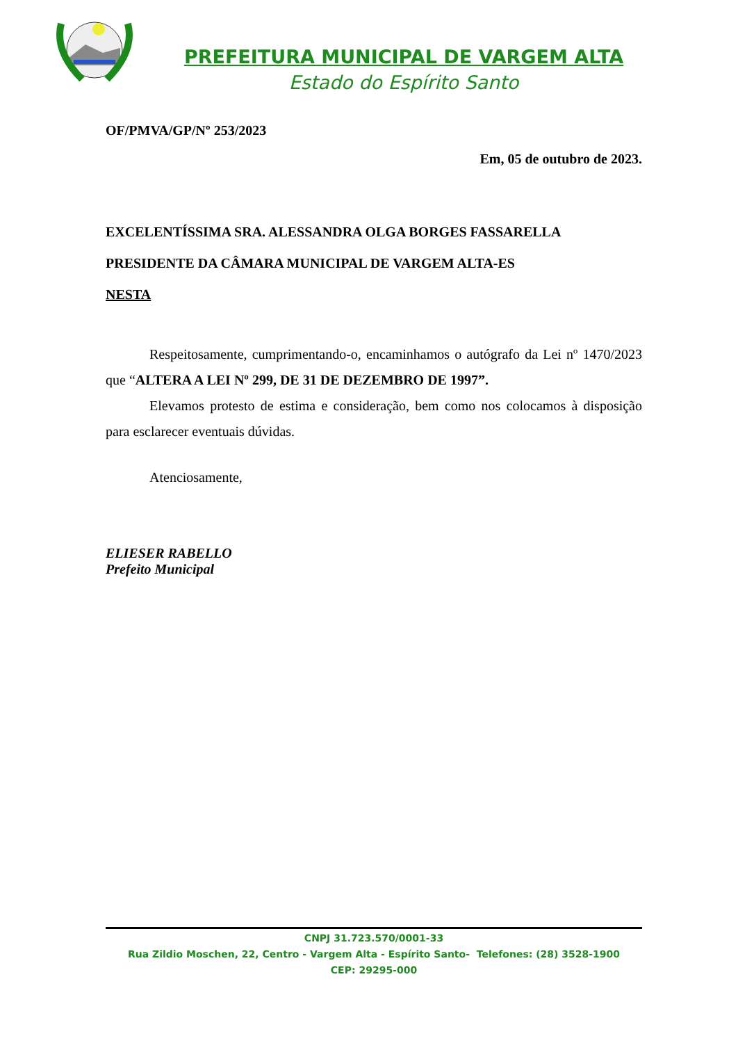PREFEITURA MUNICIPAL DE VARGEM ALTA
Estado do Espírito Santo
OF/PMVA/GP/Nº 253/2023
Em, 05 de outubro de 2023.
EXCELENTÍSSIMA SRA. ALESSANDRA OLGA BORGES FASSARELLA
PRESIDENTE DA CÂMARA MUNICIPAL DE VARGEM ALTA-ES
NESTA
Respeitosamente, cumprimentando-o, encaminhamos o autógrafo da Lei nº 1470/2023 que “ALTERA A LEI Nº 299, DE 31 DE DEZEMBRO DE 1997”.
Elevamos protesto de estima e consideração, bem como nos colocamos à disposição para esclarecer eventuais dúvidas.
Atenciosamente,
ELIESER RABELLO
Prefeito Municipal
CNPJ 31.723.570/0001-33
Rua Zildio Moschen, 22, Centro - Vargem Alta - Espírito Santo- Telefones: (28) 3528-1900
CEP: 29295-000